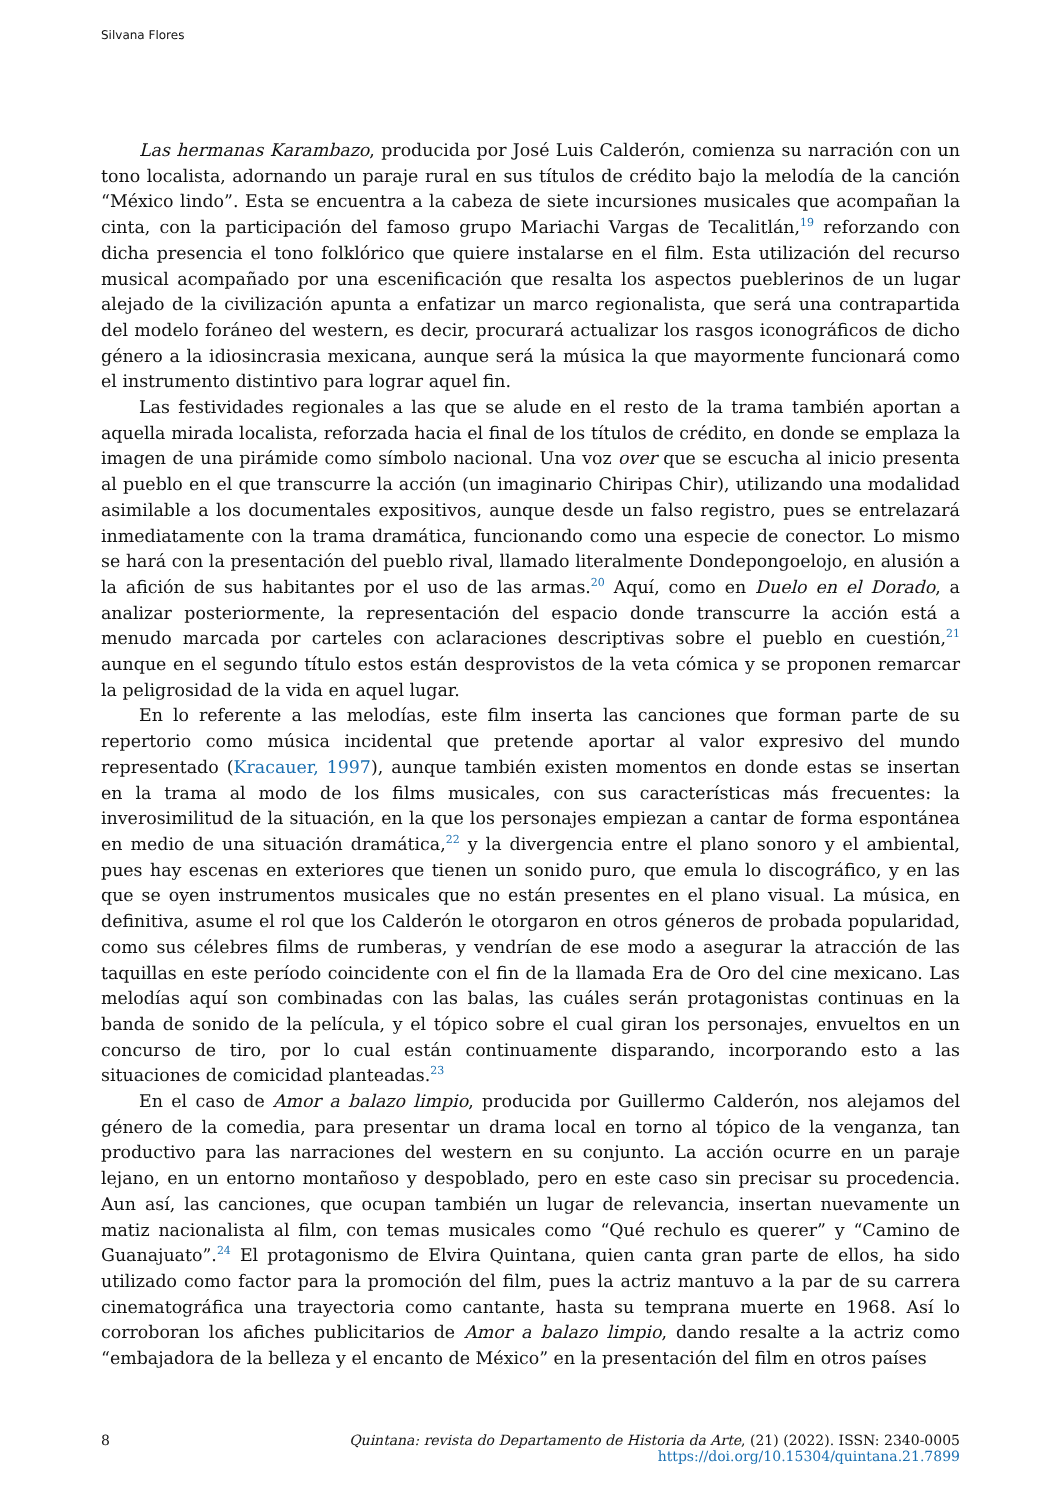Silvana Flores
Las hermanas Karambazo, producida por José Luis Calderón, comienza su narración con un tono localista, adornando un paraje rural en sus títulos de crédito bajo la melodía de la canción “México lindo”. Esta se encuentra a la cabeza de siete incursiones musicales que acompañan la cinta, con la participación del famoso grupo Mariachi Vargas de Tecalitlán,<sup>19</sup> reforzando con dicha presencia el tono folklórico que quiere instalarse en el film. Esta utilización del recurso musical acompañado por una escenificación que resalta los aspectos pueblerinos de un lugar alejado de la civilización apunta a enfatizar un marco regionalista, que será una contrapartida del modelo foráneo del western, es decir, procurará actualizar los rasgos iconográficos de dicho género a la idiosincrasia mexicana, aunque será la música la que mayormente funcionará como el instrumento distintivo para lograr aquel fin.
Las festividades regionales a las que se alude en el resto de la trama también aportan a aquella mirada localista, reforzada hacia el final de los títulos de crédito, en donde se emplaza la imagen de una pirámide como símbolo nacional. Una voz over que se escucha al inicio presenta al pueblo en el que transcurre la acción (un imaginario Chiripas Chir), utilizando una modalidad asimilable a los documentales expositivos, aunque desde un falso registro, pues se entrelazará inmediatamente con la trama dramática, funcionando como una especie de conector. Lo mismo se hará con la presentación del pueblo rival, llamado literalmente Dondepongoelojo, en alusión a la afición de sus habitantes por el uso de las armas.<sup>20</sup> Aquí, como en Duelo en el Dorado, a analizar posteriormente, la representación del espacio donde transcurre la acción está a menudo marcada por carteles con aclaraciones descriptivas sobre el pueblo en cuestión,<sup>21</sup> aunque en el segundo título estos están desprovistos de la veta cómica y se proponen remarcar la peligrosidad de la vida en aquel lugar.
En lo referente a las melodías, este film inserta las canciones que forman parte de su repertorio como música incidental que pretende aportar al valor expresivo del mundo representado (Kracauer, 1997), aunque también existen momentos en donde estas se insertan en la trama al modo de los films musicales, con sus características más frecuentes: la inverosimilitud de la situación, en la que los personajes empiezan a cantar de forma espontánea en medio de una situación dramática,<sup>22</sup> y la divergencia entre el plano sonoro y el ambiental, pues hay escenas en exteriores que tienen un sonido puro, que emula lo discográfico, y en las que se oyen instrumentos musicales que no están presentes en el plano visual. La música, en definitiva, asume el rol que los Calderón le otorgaron en otros géneros de probada popularidad, como sus célebres films de rumberas, y vendrían de ese modo a asegurar la atracción de las taquillas en este período coincidente con el fin de la llamada Era de Oro del cine mexicano. Las melodías aquí son combinadas con las balas, las cuáles serán protagonistas continuas en la banda de sonido de la película, y el tópico sobre el cual giran los personajes, envueltos en un concurso de tiro, por lo cual están continuamente disparando, incorporando esto a las situaciones de comicidad planteadas.<sup>23</sup>
En el caso de Amor a balazo limpio, producida por Guillermo Calderón, nos alejamos del género de la comedia, para presentar un drama local en torno al tópico de la venganza, tan productivo para las narraciones del western en su conjunto. La acción ocurre en un paraje lejano, en un entorno montañoso y despoblado, pero en este caso sin precisar su procedencia. Aun así, las canciones, que ocupan también un lugar de relevancia, insertan nuevamente un matiz nacionalista al film, con temas musicales como “Qué rechulo es querer” y “Camino de Guanajuato”.<sup>24</sup> El protagonismo de Elvira Quintana, quien canta gran parte de ellos, ha sido utilizado como factor para la promoción del film, pues la actriz mantuvo a la par de su carrera cinematográfica una trayectoria como cantante, hasta su temprana muerte en 1968. Así lo corroboran los afiches publicitarios de Amor a balazo limpio, dando resalte a la actriz como “embajadora de la belleza y el encanto de México” en la presentación del film en otros países
8 Quintana: revista do Departamento de Historia da Arte, (21) (2022). ISSN: 2340-0005
https://doi.org/10.15304/quintana.21.7899